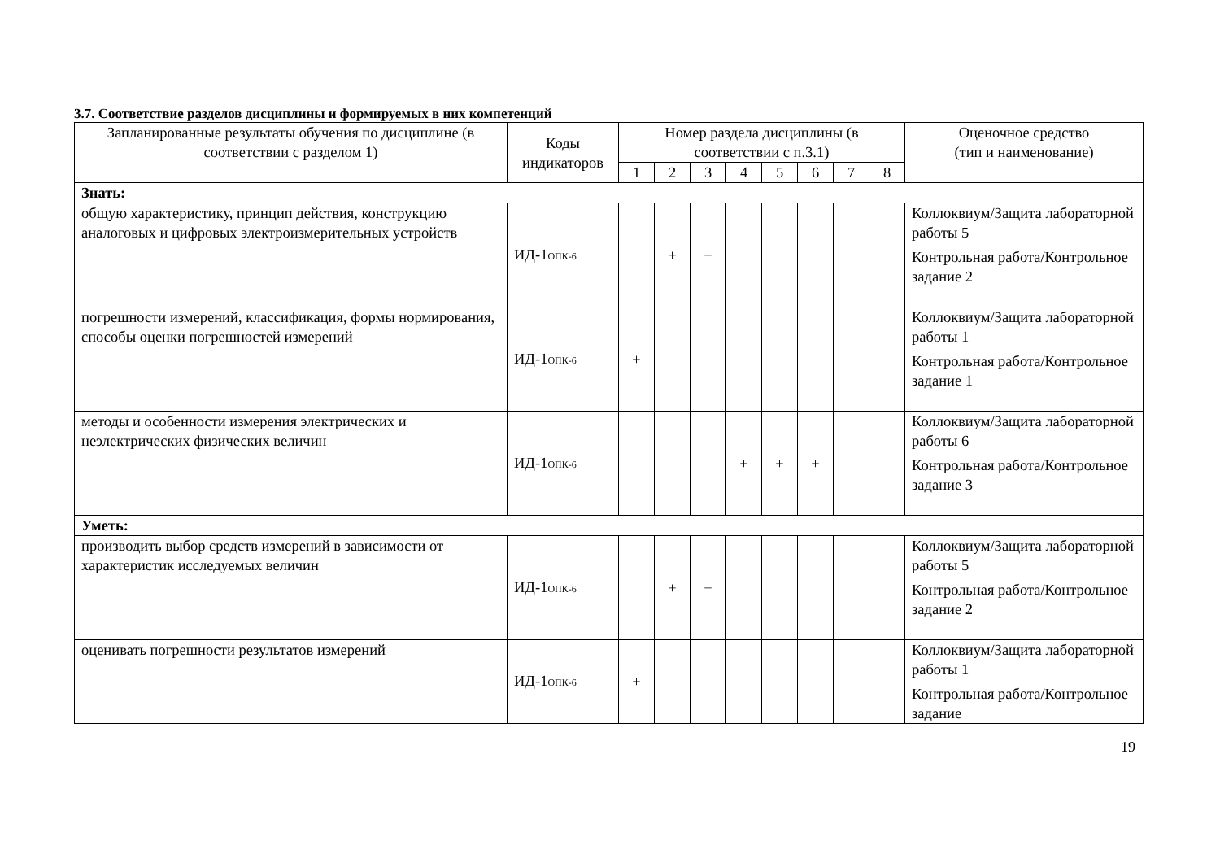3.7. Соответствие разделов дисциплины и формируемых в них компетенций
| Запланированные результаты обучения по дисциплине (в соответствии с разделом 1) | Коды индикаторов | Номер раздела дисциплины (в соответствии с п.3.1) | | | | | | | | Оценочное средство (тип и наименование) |
| --- | --- | --- | --- | --- | --- | --- | --- | --- | --- | --- |
| | | 1 | 2 | 3 | 4 | 5 | 6 | 7 | 8 | |
| Знать: | | | | | | | | | | |
| общую характеристику, принцип действия, конструкцию аналоговых и цифровых электроизмерительных устройств | ИД-1<sub>ОПК-6</sub> | | + | + | | | | | | Коллоквиум/Защита лабораторной работы 5 Контрольная работа/Контрольное задание 2 |
| погрешности измерений, классификация, формы нормирования, способы оценки погрешностей измерений | ИД-1<sub>ОПК-6</sub> | + | | | | | | | | Коллоквиум/Защита лабораторной работы 1 Контрольная работа/Контрольное задание 1 |
| методы и особенности измерения электрических и неэлектрических физических величин | ИД-1<sub>ОПК-6</sub> | | | | + | + | + | | | Коллоквиум/Защита лабораторной работы 6 Контрольная работа/Контрольное задание 3 |
| Уметь: | | | | | | | | | | |
| производить выбор средств измерений в зависимости от характеристик исследуемых величин | ИД-1<sub>ОПК-6</sub> | | + | + | | | | | | Коллоквиум/Защита лабораторной работы 5 Контрольная работа/Контрольное задание 2 |
| оценивать погрешности результатов измерений | ИД-1<sub>ОПК-6</sub> | + | | | | | | | | Коллоквиум/Защита лабораторной работы 1 Контрольная работа/Контрольное задание |
19